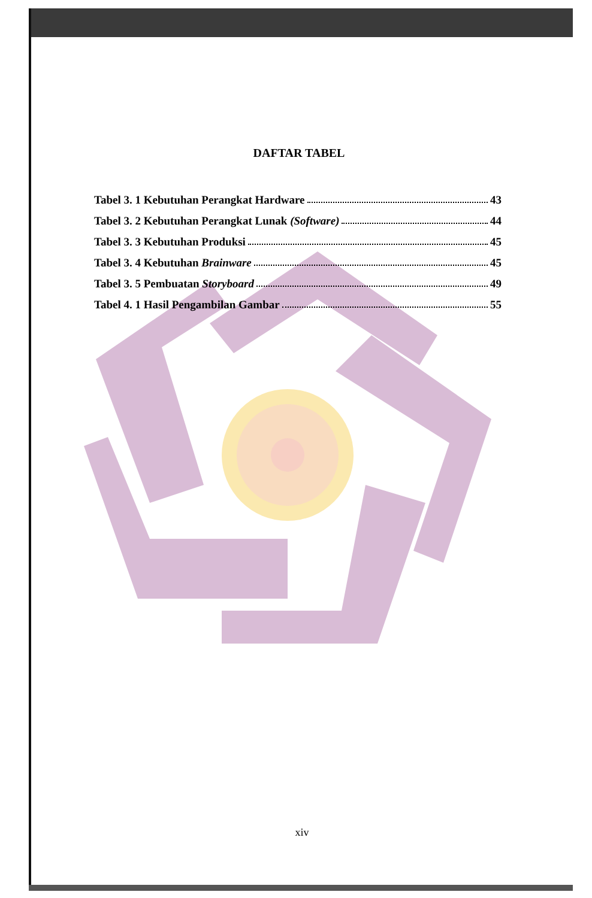DAFTAR TABEL
Tabel 3. 1 Kebutuhan Perangkat Hardware 43
Tabel 3. 2 Kebutuhan Perangkat Lunak (Software) 44
Tabel 3. 3 Kebutuhan Produksi 45
Tabel 3. 4 Kebutuhan Brainware 45
Tabel 3. 5 Pembuatan Storyboard 49
Tabel 4. 1 Hasil Pengambilan Gambar 55
xiv